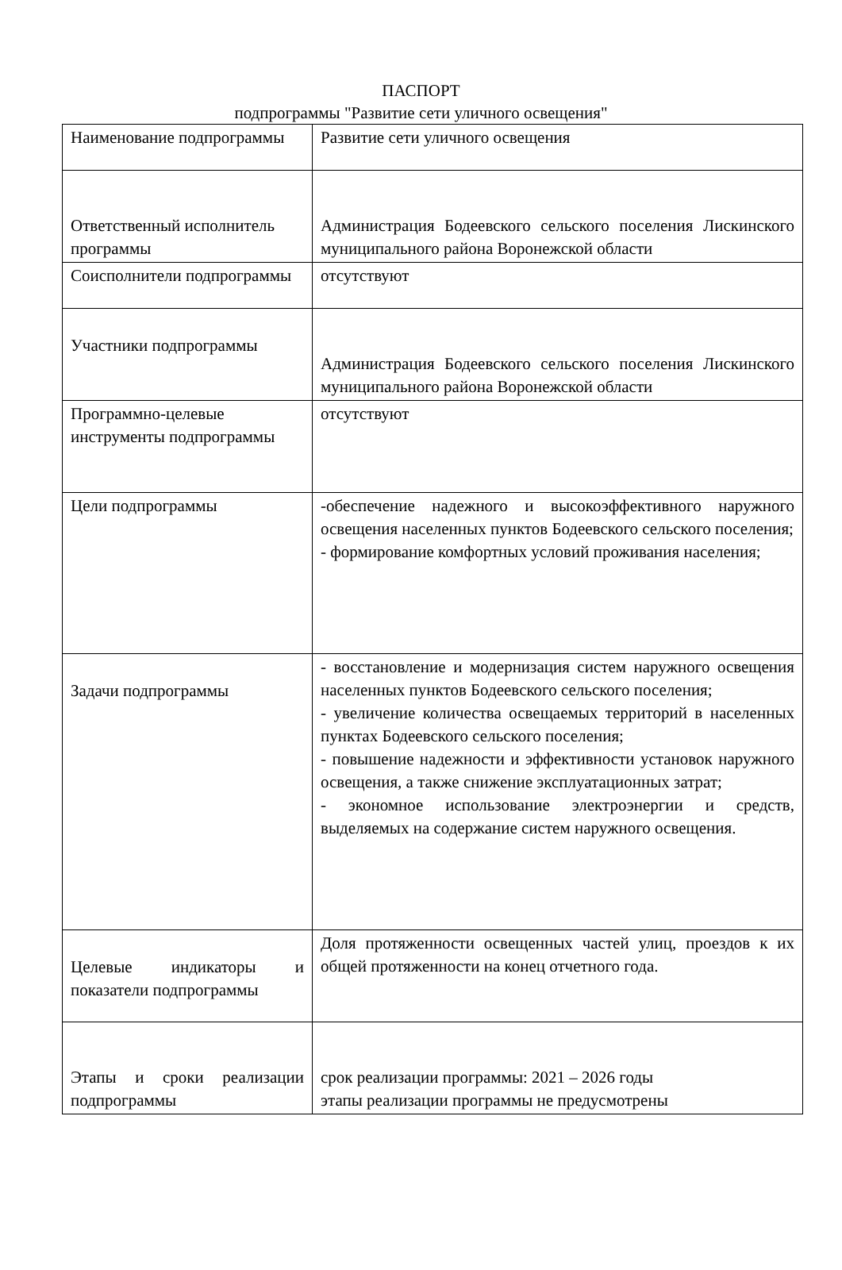ПАСПОРТ
подпрограммы "Развитие сети уличного освещения"
| Наименование подпрограммы | Развитие сети уличного освещения |
| Ответственный исполнитель программы | Администрация Бодеевского сельского поселения Лискинского муниципального района Воронежской области |
| Соисполнители подпрограммы | отсутствуют |
| Участники подпрограммы | Администрация Бодеевского сельского поселения Лискинского муниципального района Воронежской области |
| Программно-целевые инструменты подпрограммы | отсутствуют |
| Цели подпрограммы | -обеспечение надежного и высокоэффективного наружного освещения населенных пунктов Бодеевского сельского поселения; - формирование комфортных условий проживания населения; |
| Задачи подпрограммы | - восстановление и модернизация систем наружного освещения населенных пунктов Бодеевского сельского поселения; - увеличение количества освещаемых территорий в населенных пунктах Бодеевского сельского поселения; - повышение надежности и эффективности установок наружного освещения, а также снижение эксплуатационных затрат; - экономное использование электроэнергии и средств, выделяемых на содержание систем наружного освещения. |
| Целевые индикаторы и показатели подпрограммы | Доля протяженности освещенных частей улиц, проездов к их общей протяженности на конец отчетного года. |
| Этапы и сроки реализации подпрограммы | срок реализации программы: 2021 – 2026 годы этапы реализации программы не предусмотрены |